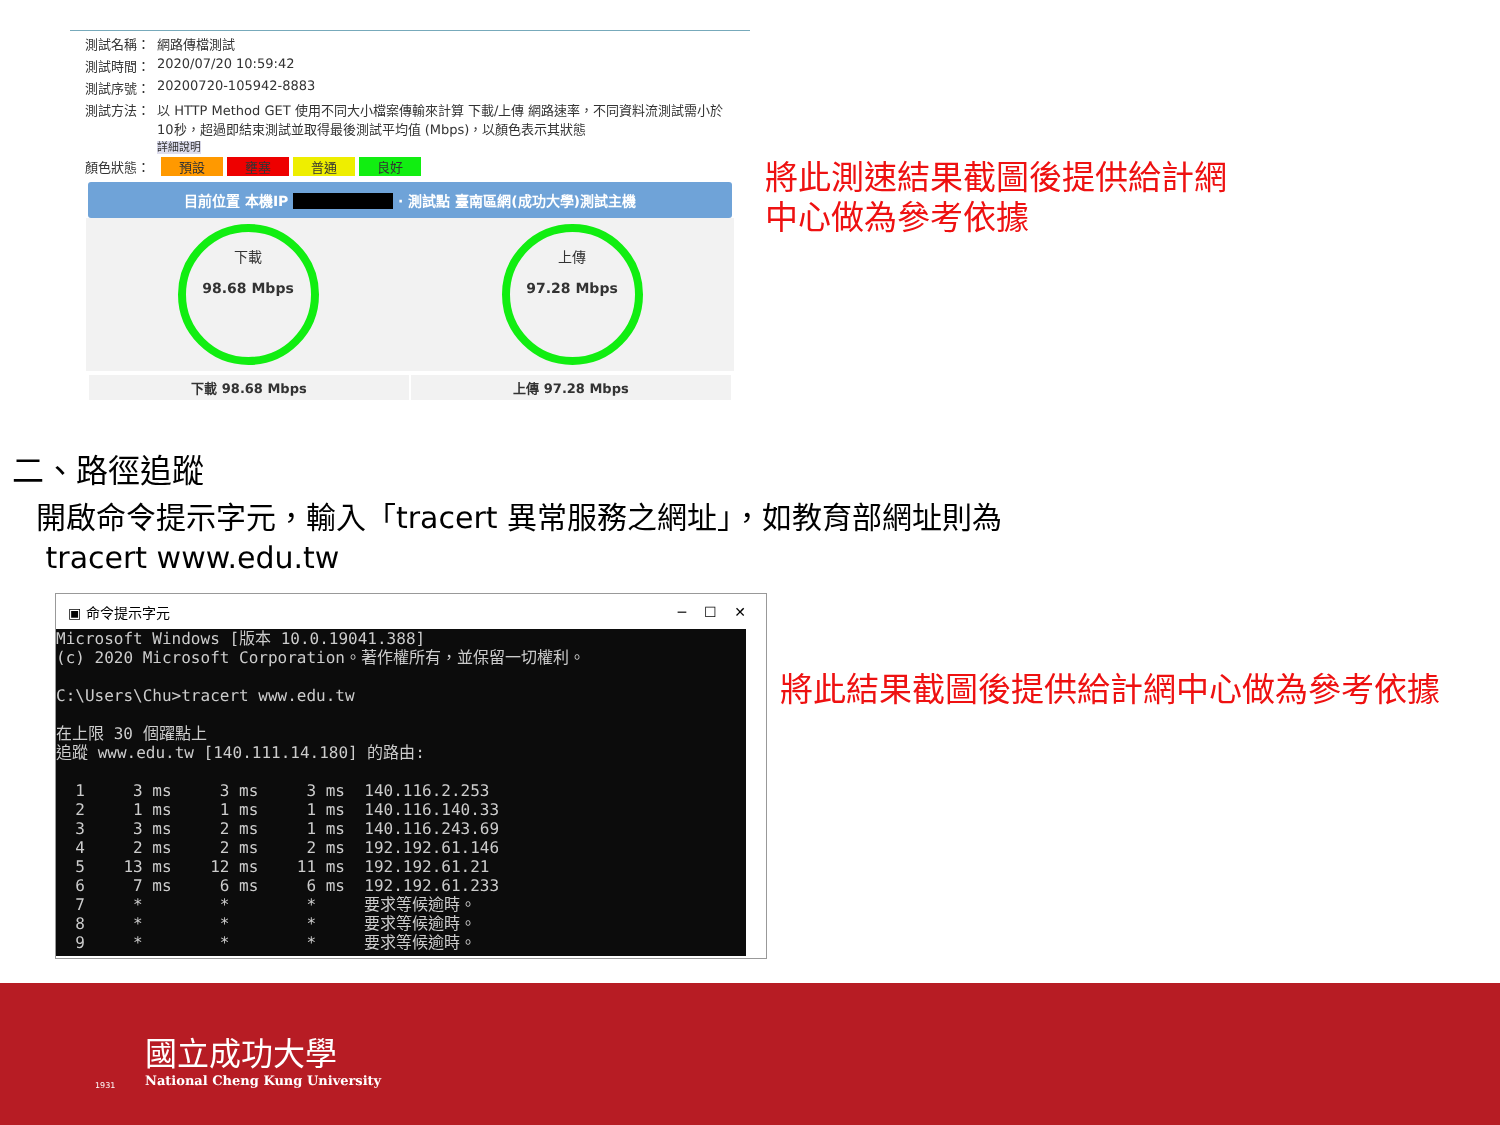測試名稱： 網路傳檔測試
測試時間： 2020/07/20 10:59:42
測試序號： 20200720-105942-8883
測試方法： 以 HTTP Method GET 使用不同大小檔案傳輸來計算 下載/上傳 網路速率，不同資料流測試需小於10秒，超過即結束測試並取得最後測試平均值 (Mbps)，以顏色表示其狀態
詳細說明
顏色狀態： 預設 壅塞 普通 良好
目前位置 本機IP · 測試點 臺南區網(成功大學)測試主機
下載
98.68 Mbps
上傳
97.28 Mbps
下載 98.68 Mbps 上傳 97.28 Mbps
將此測速結果截圖後提供給計網
中心做為參考依據
二、路徑追蹤
開啟命令提示字元，輸入「tracert 異常服務之網址」，如教育部網址則為
tracert www.edu.tw
▣ 命令提示字元 ─ ☐ ✕
Microsoft Windows [版本 10.0.19041.388] (c) 2020 Microsoft Corporation。著作權所有，並保留一切權利。 C:\Users\Chu>tracert www.edu.tw 在上限 30 個躍點上 追蹤 www.edu.tw [140.111.14.180] 的路由: 1 3 ms 3 ms 3 ms 140.116.2.253 2 1 ms 1 ms 1 ms 140.116.140.33 3 3 ms 2 ms 1 ms 140.116.243.69 4 2 ms 2 ms 2 ms 192.192.61.146 5 13 ms 12 ms 11 ms 192.192.61.21 6 7 ms 6 ms 6 ms 192.192.61.233 7 * * * 要求等候逾時。 8 * * * 要求等候逾時。 9 * * * 要求等候逾時。
將此結果截圖後提供給計網中心做為參考依據
國立成功大學
National Cheng Kung University
1931